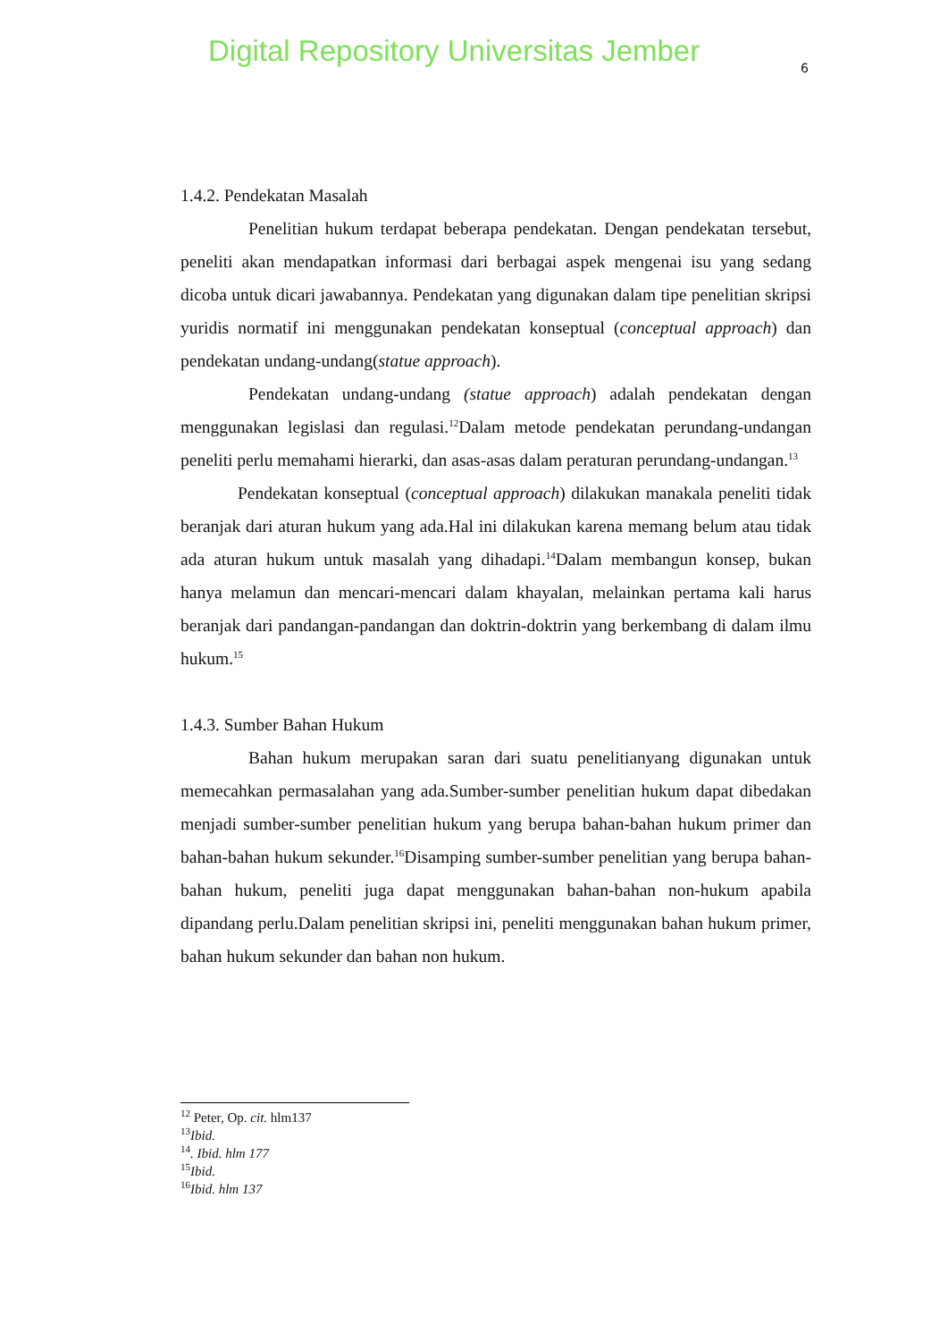Digital Repository Universitas Jember
6
1.4.2. Pendekatan Masalah
Penelitian hukum terdapat beberapa pendekatan. Dengan pendekatan tersebut, peneliti akan mendapatkan informasi dari berbagai aspek mengenai isu yang sedang dicoba untuk dicari jawabannya. Pendekatan yang digunakan dalam tipe penelitian skripsi yuridis normatif ini menggunakan pendekatan konseptual (conceptual approach) dan pendekatan undang-undang(statue approach).
Pendekatan undang-undang (statue approach) adalah pendekatan dengan menggunakan legislasi dan regulasi.<sup>12</sup>Dalam metode pendekatan perundang-undangan peneliti perlu memahami hierarki, dan asas-asas dalam peraturan perundang-undangan.<sup>13</sup>
Pendekatan konseptual (conceptual approach) dilakukan manakala peneliti tidak beranjak dari aturan hukum yang ada.Hal ini dilakukan karena memang belum atau tidak ada aturan hukum untuk masalah yang dihadapi.<sup>14</sup>Dalam membangun konsep, bukan hanya melamun dan mencari-mencari dalam khayalan, melainkan pertama kali harus beranjak dari pandangan-pandangan dan doktrin-doktrin yang berkembang di dalam ilmu hukum.<sup>15</sup>
1.4.3. Sumber Bahan Hukum
Bahan hukum merupakan saran dari suatu penelitianyang digunakan untuk memecahkan permasalahan yang ada.Sumber-sumber penelitian hukum dapat dibedakan menjadi sumber-sumber penelitian hukum yang berupa bahan-bahan hukum primer dan bahan-bahan hukum sekunder.<sup>16</sup>Disamping sumber-sumber penelitian yang berupa bahan-bahan hukum, peneliti juga dapat menggunakan bahan-bahan non-hukum apabila dipandang perlu.Dalam penelitian skripsi ini, peneliti menggunakan bahan hukum primer, bahan hukum sekunder dan bahan non hukum.
<sup>12</sup> Peter, Op. cit. hlm137
<sup>13</sup> Ibid.
<sup>14</sup>. Ibid. hlm 177
<sup>15</sup> Ibid.
<sup>16</sup> Ibid. hlm 137